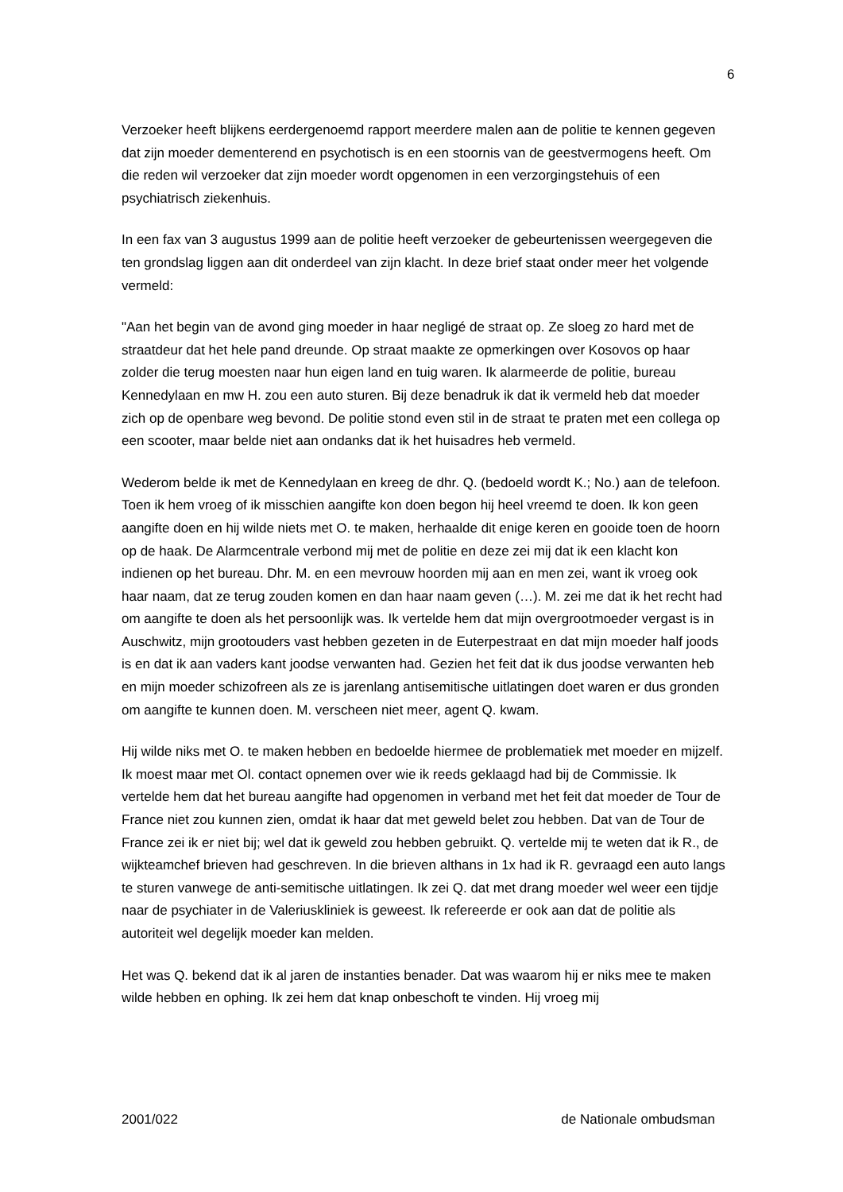6
Verzoeker heeft blijkens eerdergenoemd rapport meerdere malen aan de politie te kennen gegeven dat zijn moeder dementerend en psychotisch is en een stoornis van de geestvermogens heeft. Om die reden wil verzoeker dat zijn moeder wordt opgenomen in een verzorgingstehuis of een psychiatrisch ziekenhuis.
In een fax van 3 augustus 1999 aan de politie heeft verzoeker de gebeurtenissen weergegeven die ten grondslag liggen aan dit onderdeel van zijn klacht. In deze brief staat onder meer het volgende vermeld:
"Aan het begin van de avond ging moeder in haar negligé de straat op. Ze sloeg zo hard met de straatdeur dat het hele pand dreunde. Op straat maakte ze opmerkingen over Kosovos op haar zolder die terug moesten naar hun eigen land en tuig waren. Ik alarmeerde de politie, bureau Kennedylaan en mw H. zou een auto sturen. Bij deze benadruk ik dat ik vermeld heb dat moeder zich op de openbare weg bevond. De politie stond even stil in de straat te praten met een collega op een scooter, maar belde niet aan ondanks dat ik het huisadres heb vermeld.
Wederom belde ik met de Kennedylaan en kreeg de dhr. Q. (bedoeld wordt K.; No.) aan de telefoon. Toen ik hem vroeg of ik misschien aangifte kon doen begon hij heel vreemd te doen. Ik kon geen aangifte doen en hij wilde niets met O. te maken, herhaalde dit enige keren en gooide toen de hoorn op de haak. De Alarmcentrale verbond mij met de politie en deze zei mij dat ik een klacht kon indienen op het bureau. Dhr. M. en een mevrouw hoorden mij aan en men zei, want ik vroeg ook haar naam, dat ze terug zouden komen en dan haar naam geven (…). M. zei me dat ik het recht had om aangifte te doen als het persoonlijk was. Ik vertelde hem dat mijn overgrootmoeder vergast is in Auschwitz, mijn grootouders vast hebben gezeten in de Euterpestraat en dat mijn moeder half joods is en dat ik aan vaders kant joodse verwanten had. Gezien het feit dat ik dus joodse verwanten heb en mijn moeder schizofreen als ze is jarenlang antisemitische uitlatingen doet waren er dus gronden om aangifte te kunnen doen. M. verscheen niet meer, agent Q. kwam.
Hij wilde niks met O. te maken hebben en bedoelde hiermee de problematiek met moeder en mijzelf. Ik moest maar met Ol. contact opnemen over wie ik reeds geklaagd had bij de Commissie. Ik vertelde hem dat het bureau aangifte had opgenomen in verband met het feit dat moeder de Tour de France niet zou kunnen zien, omdat ik haar dat met geweld belet zou hebben. Dat van de Tour de France zei ik er niet bij; wel dat ik geweld zou hebben gebruikt. Q. vertelde mij te weten dat ik R., de wijkteamchef brieven had geschreven. In die brieven althans in 1x had ik R. gevraagd een auto langs te sturen vanwege de anti-semitische uitlatingen. Ik zei Q. dat met drang moeder wel weer een tijdje naar de psychiater in de Valeriuskliniek is geweest. Ik refereerde er ook aan dat de politie als autoriteit wel degelijk moeder kan melden.
Het was Q. bekend dat ik al jaren de instanties benader. Dat was waarom hij er niks mee te maken wilde hebben en ophing. Ik zei hem dat knap onbeschoft te vinden. Hij vroeg mij
2001/022 de Nationale ombudsman